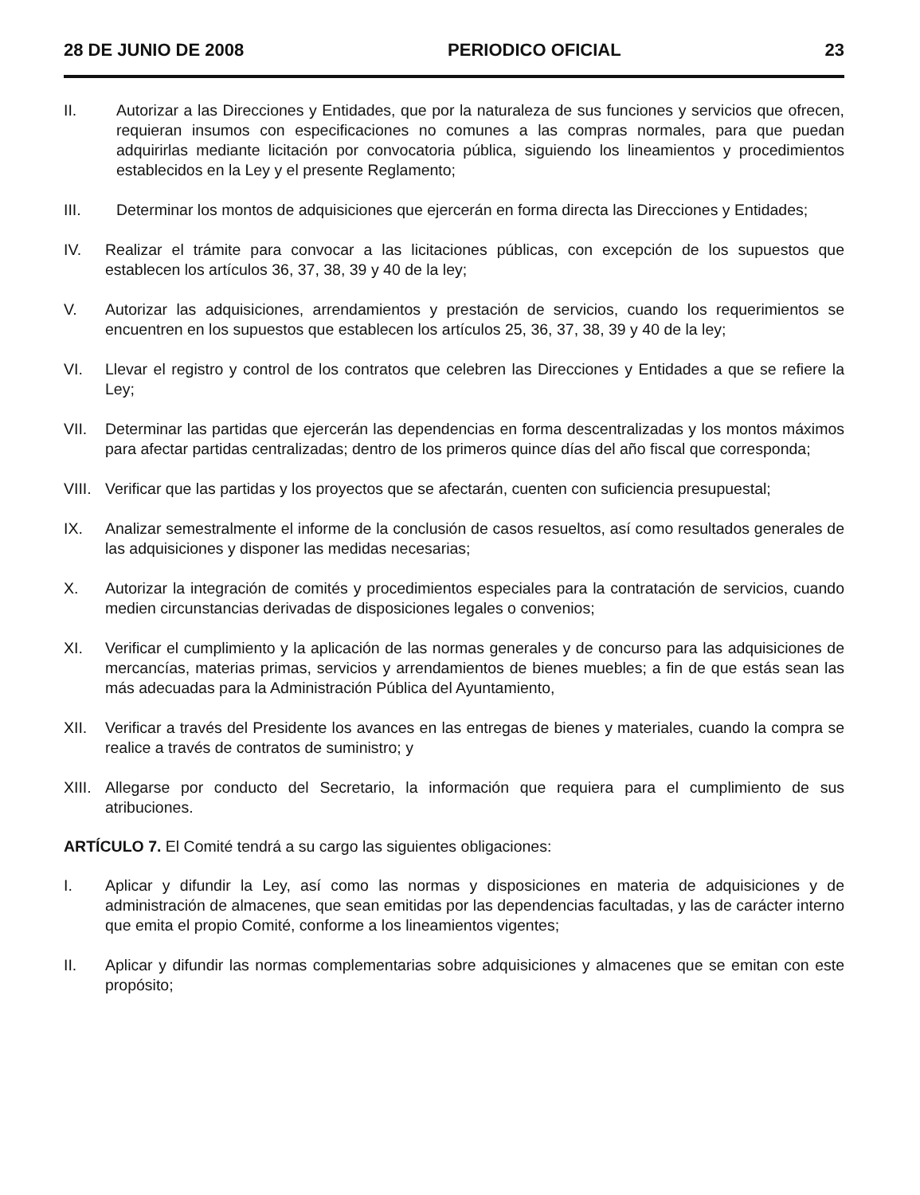28 DE JUNIO DE 2008 PERIODICO OFICIAL 23
II. Autorizar a las Direcciones y Entidades, que por la naturaleza de sus funciones y servicios que ofrecen, requieran insumos con especificaciones no comunes a las compras normales, para que puedan adquirirlas mediante licitación por convocatoria pública, siguiendo los lineamientos y procedimientos establecidos en la Ley y el presente Reglamento;
III. Determinar los montos de adquisiciones que ejercerán en forma directa las Direcciones y Entidades;
IV. Realizar el trámite para convocar a las licitaciones públicas, con excepción de los supuestos que establecen los artículos 36, 37, 38, 39 y 40 de la ley;
V. Autorizar las adquisiciones, arrendamientos y prestación de servicios, cuando los requerimientos se encuentren en los supuestos que establecen los artículos 25, 36, 37, 38, 39 y 40 de la ley;
VI. Llevar el registro y control de los contratos que celebren las Direcciones y Entidades a que se refiere la Ley;
VII. Determinar las partidas que ejercerán las dependencias en forma descentralizadas y los montos máximos para afectar partidas centralizadas; dentro de los primeros quince días del año fiscal que corresponda;
VIII. Verificar que las partidas y los proyectos que se afectarán, cuenten con suficiencia presupuestal;
IX. Analizar semestralmente el informe de la conclusión de casos resueltos, así como resultados generales de las adquisiciones y disponer las medidas necesarias;
X. Autorizar la integración de comités y procedimientos especiales para la contratación de servicios, cuando medien circunstancias derivadas de disposiciones legales o convenios;
XI. Verificar el cumplimiento y la aplicación de las normas generales y de concurso para las adquisiciones de mercancías, materias primas, servicios y arrendamientos de bienes muebles; a fin de que estás sean las más adecuadas para la Administración Pública del Ayuntamiento,
XII. Verificar a través del Presidente los avances en las entregas de bienes y materiales, cuando la compra se realice a través de contratos de suministro; y
XIII. Allegarse por conducto del Secretario, la información que requiera para el cumplimiento de sus atribuciones.
ARTÍCULO 7. El Comité tendrá a su cargo las siguientes obligaciones:
I. Aplicar y difundir la Ley, así como las normas y disposiciones en materia de adquisiciones y de administración de almacenes, que sean emitidas por las dependencias facultadas, y las de carácter interno que emita el propio Comité, conforme a los lineamientos vigentes;
II. Aplicar y difundir las normas complementarias sobre adquisiciones y almacenes que se emitan con este propósito;